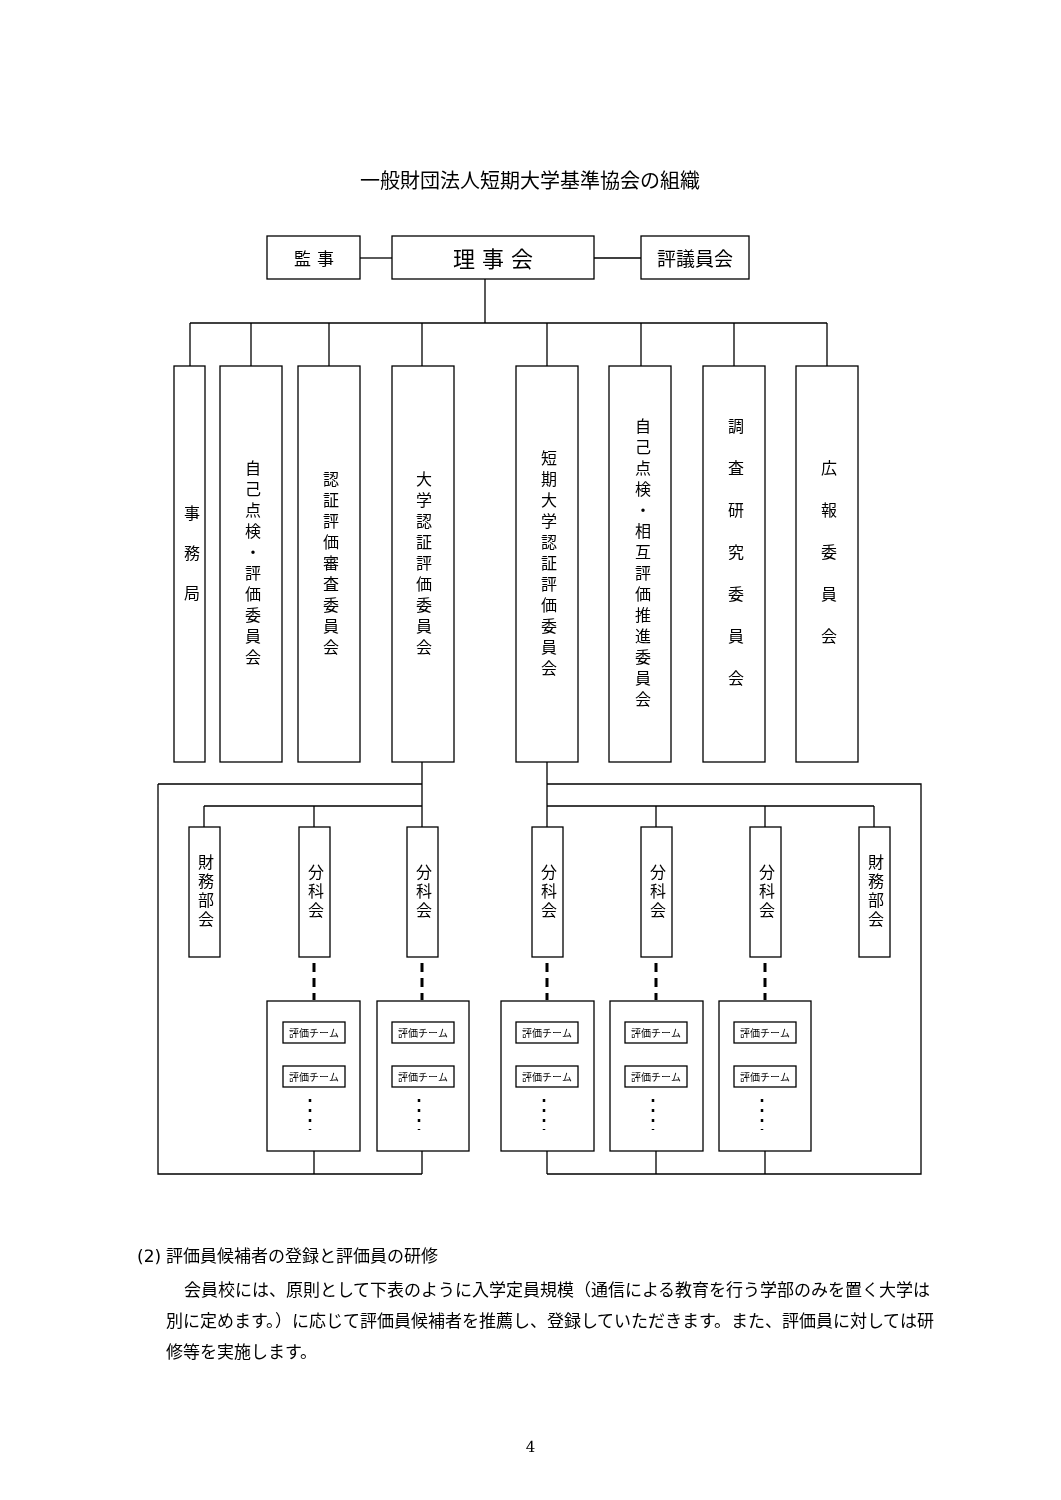一般財団法人短期大学基準協会の組織
監 事
理 事 会
評議員会
事務局
自己点検・評価委員会
認証評価審査委員会
大学認証評価委員会
短期大学認証評価委員会
自己点検・相互評価推進委員会
調査研究委員会
広報委員会
財務部会
分科会
分科会
分科会
分科会
分科会
財務部会
評価チーム
評価チーム
評価チーム
評価チーム
評価チーム
評価チーム
評価チーム
評価チーム
評価チーム
評価チーム
(2) 評価員候補者の登録と評価員の研修
会員校には、原則として下表のように入学定員規模（通信による教育を行う学部のみを置く大学は別に定めます。）に応じて評価員候補者を推薦し、登録していただきます。また、評価員に対しては研修等を実施します。
4